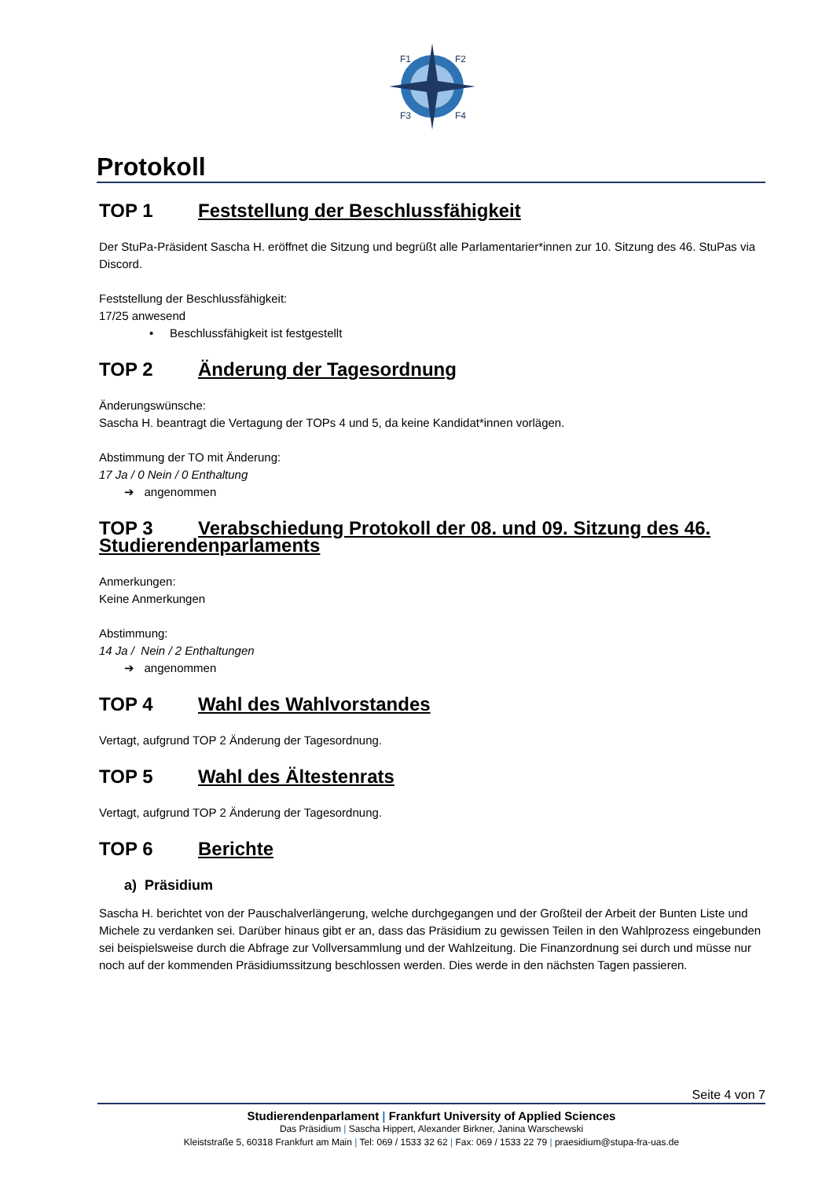F1
F2
F3
F4
Protokoll
TOP 1 Feststellung der Beschlussfähigkeit
Der StuPa-Präsident Sascha H. eröffnet die Sitzung und begrüßt alle Parlamentarier*innen zur 10. Sitzung des 46. StuPas via Discord.
Feststellung der Beschlussfähigkeit:
17/25 anwesend
• Beschlussfähigkeit ist festgestellt
TOP 2 Änderung der Tagesordnung
Änderungswünsche:
Sascha H. beantragt die Vertagung der TOPs 4 und 5, da keine Kandidat*innen vorlägen.
Abstimmung der TO mit Änderung:
17 Ja / 0 Nein / 0 Enthaltung
➔ angenommen
TOP 3 Verabschiedung Protokoll der 08. und 09. Sitzung des 46. Studierendenparlaments
Anmerkungen:
Keine Anmerkungen
Abstimmung:
14 Ja / Nein / 2 Enthaltungen
➔ angenommen
TOP 4 Wahl des Wahlvorstandes
Vertagt, aufgrund TOP 2 Änderung der Tagesordnung.
TOP 5 Wahl des Ältestenrats
Vertagt, aufgrund TOP 2 Änderung der Tagesordnung.
TOP 6 Berichte
a) Präsidium
Sascha H. berichtet von der Pauschalverlängerung, welche durchgegangen und der Großteil der Arbeit der Bunten Liste und Michele zu verdanken sei. Darüber hinaus gibt er an, dass das Präsidium zu gewissen Teilen in den Wahlprozess eingebunden sei beispielsweise durch die Abfrage zur Vollversammlung und der Wahlzeitung. Die Finanzordnung sei durch und müsse nur noch auf der kommenden Präsidiumssitzung beschlossen werden. Dies werde in den nächsten Tagen passieren.
Seite 4 von 7
Studierendenparlament | Frankfurt University of Applied Sciences
Das Präsidium | Sascha Hippert, Alexander Birkner, Janina Warschewski
Kleiststraße 5, 60318 Frankfurt am Main | Tel: 069 / 1533 32 62 | Fax: 069 / 1533 22 79 | praesidium@stupa-fra-uas.de